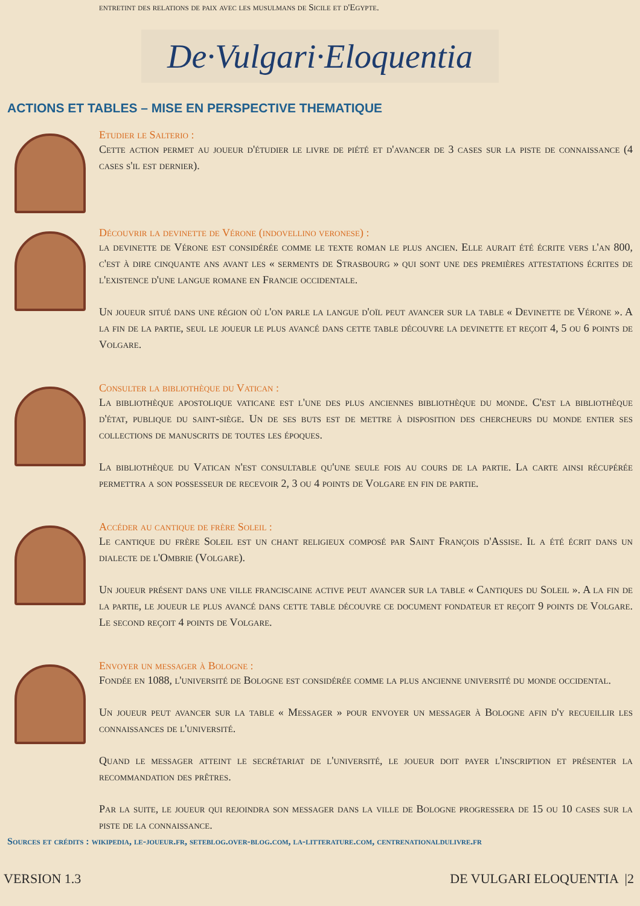entretint des relations de paix avec les musulmans de Sicile et d'Egypte.
De·Vulgari·Eloquentia
ACTIONS ET TABLES – MISE EN PERSPECTIVE THEMATIQUE
Etudier le Salterio :
Cette action permet au joueur d'étudier le livre de piété et d'avancer de 3 cases sur la piste de connaissance (4 cases s'il est dernier).
Découvrir la devinette de Vérone (indovellino veronese) :
la devinette de Vérone est considérée comme le texte roman le plus ancien. Elle aurait été écrite vers l'an 800, c'est à dire cinquante ans avant les « serments de Strasbourg » qui sont une des premières attestations écrites de l'existence d'une langue romane en Francie occidentale.
Un joueur situé dans une région où l'on parle la langue d'oïl peut avancer sur la table « Devinette de Vérone ». A la fin de la partie, seul le joueur le plus avancé dans cette table découvre la devinette et reçoit 4, 5 ou 6 points de Volgare.
Consulter la bibliothèque du Vatican :
La bibliothèque apostolique vaticane est l'une des plus anciennes bibliothèque du monde. C'est la bibliothèque d'état, publique du saint-siège. Un de ses buts est de mettre à disposition des chercheurs du monde entier ses collections de manuscrits de toutes les époques.
La bibliothèque du Vatican n'est consultable qu'une seule fois au cours de la partie. La carte ainsi récupérée permettra a son possesseur de recevoir 2, 3 ou 4 points de Volgare en fin de partie.
Accéder au cantique de frère Soleil :
Le cantique du frère Soleil est un chant religieux composé par Saint François d'Assise. Il a été écrit dans un dialecte de l'Ombrie (Volgare).
Un joueur présent dans une ville franciscaine active peut avancer sur la table « Cantiques du Soleil ». A la fin de la partie, le joueur le plus avancé dans cette table découvre ce document fondateur et reçoit 9 points de Volgare. Le second reçoit 4 points de Volgare.
Envoyer un messager à Bologne :
Fondée en 1088, l'université de Bologne est considérée comme la plus ancienne université du monde occidental.
Un joueur peut avancer sur la table « Messager » pour envoyer un messager à Bologne afin d'y recueillir les connaissances de l'université.
Quand le messager atteint le secrétariat de l'université, le joueur doit payer l'inscription et présenter la recommandation des prêtres.
Par la suite, le joueur qui rejoindra son messager dans la ville de Bologne progressera de 15 ou 10 cases sur la piste de la connaissance.
Sources et crédits : wikipedia, le-joueur.fr, seteblog.over-blog.com, la-litterature.com, centrenationaldulivre.fr
VERSION 1.3 DE VULGARI ELOQUENTIA |2